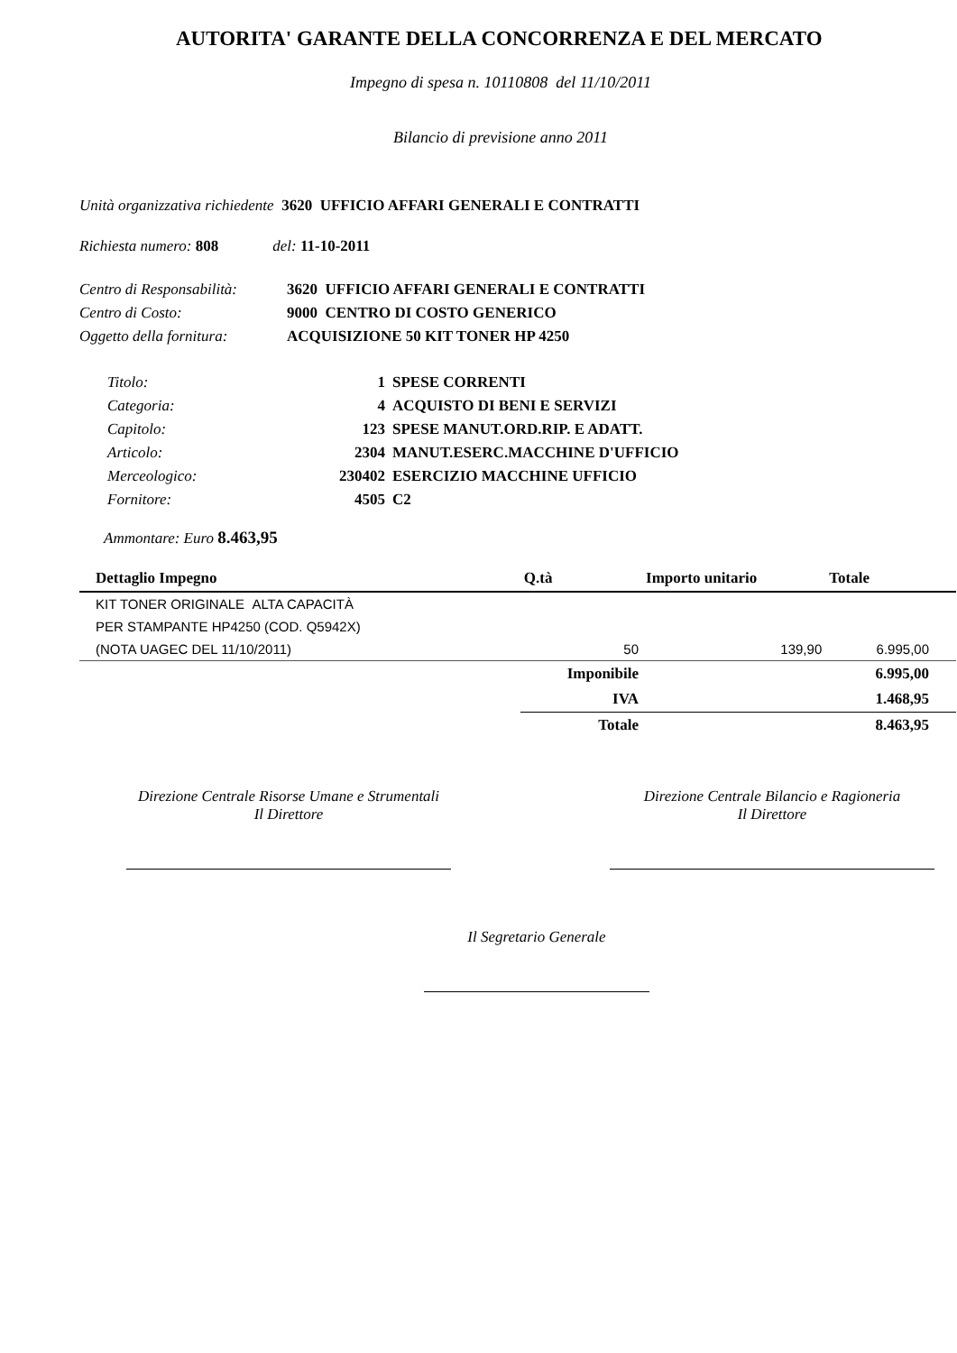AUTORITA' GARANTE DELLA CONCORRENZA E DEL MERCATO
Impegno di spesa n. 10110808 del 11/10/2011
Bilancio di previsione anno 2011
Unità organizzativa richiedente 3620 UFFICIO AFFARI GENERALI E CONTRATTI
Richiesta numero: 808 del: 11-10-2011
Centro di Responsabilità: 3620 UFFICIO AFFARI GENERALI E CONTRATTI
Centro di Costo: 9000 CENTRO DI COSTO GENERICO
Oggetto della fornitura: ACQUISIZIONE 50 KIT TONER HP 4250
| Titolo: | 1 | SPESE CORRENTI |
| Categoria: | 4 | ACQUISTO DI BENI E SERVIZI |
| Capitolo: | 123 | SPESE MANUT.ORD.RIP. E ADATT. |
| Articolo: | 2304 | MANUT.ESERC.MACCHINE D'UFFICIO |
| Merceologico: | 230402 | ESERCIZIO MACCHINE UFFICIO |
| Fornitore: | 4505 | C2 |
Ammontare: Euro 8.463,95
| Dettaglio Impegno | Q.tà | Importo unitario | Totale |
| --- | --- | --- | --- |
| KIT TONER ORIGINALE ALTA CAPACITÀ | | | |
| PER STAMPANTE HP4250 (COD. Q5942X) | | | |
| (NOTA UAGEC DEL 11/10/2011) | 50 | 139,90 | 6.995,00 |
| | Imponibile | | 6.995,00 |
| | IVA | | 1.468,95 |
| | Totale | | 8.463,95 |
Direzione Centrale Risorse Umane e Strumentali
Il Direttore
Direzione Centrale Bilancio e Ragioneria
Il Direttore
Il Segretario Generale